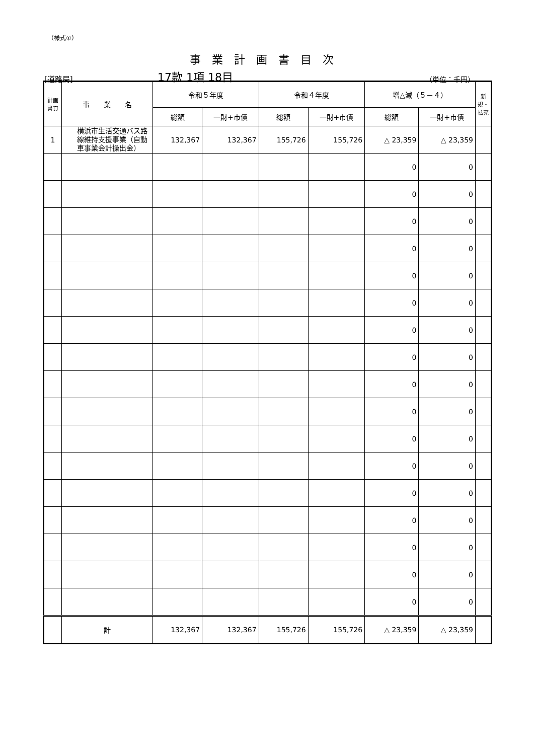（様式①）
事業計画書目次
[道路局] 17款 1項 18目 （単位：千円）
| 計画書頁 | 事 業 名 | 令和５年度 | | 令和４年度 | | 増△減（５－４） | | 新規・拡充 |
| --- | --- | --- | --- | --- | --- | --- | --- | --- |
| | | 総額 | 一財+市債 | 総額 | 一財+市債 | 総額 | 一財+市債 | |
| 1 | 横浜市生活交通バス路線維持支援事業（自動車事業会計操出金） | 132,367 | 132,367 | 155,726 | 155,726 | △ 23,359 | △ 23,359 | |
| | | | | | | 0 | 0 | |
| | | | | | | 0 | 0 | |
| | | | | | | 0 | 0 | |
| | | | | | | 0 | 0 | |
| | | | | | | 0 | 0 | |
| | | | | | | 0 | 0 | |
| | | | | | | 0 | 0 | |
| | | | | | | 0 | 0 | |
| | | | | | | 0 | 0 | |
| | | | | | | 0 | 0 | |
| | | | | | | 0 | 0 | |
| | | | | | | 0 | 0 | |
| | | | | | | 0 | 0 | |
| | | | | | | 0 | 0 | |
| | | | | | | 0 | 0 | |
| | | | | | | 0 | 0 | |
| | | | | | | 0 | 0 | |
| | 計 | 132,367 | 132,367 | 155,726 | 155,726 | △ 23,359 | △ 23,359 | |